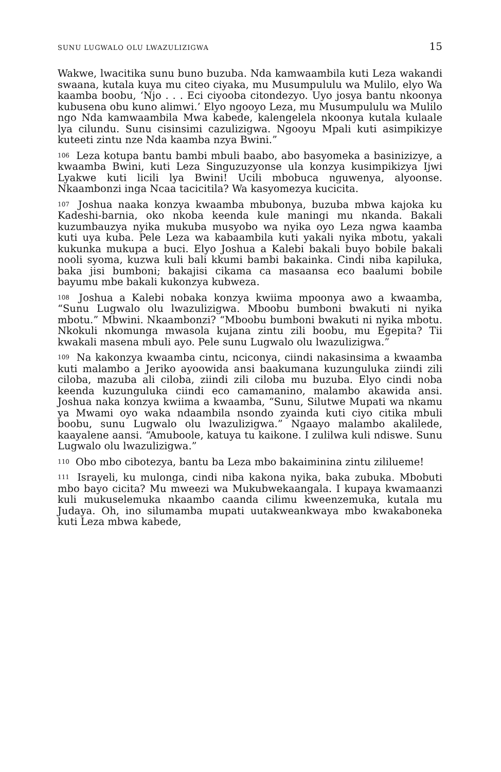SUNU LUGWALO OLU LWAZULIZIGWA 15
Wakwe, lwacitika sunu buno buzuba. Nda kamwaambila kuti Leza wakandi swaana, kutala kuya mu citeo ciyaka, mu Musumpululu wa Mulilo, elyo Wa kaamba boobu, ‘Njo . . . Eci ciyooba citondezyo. Uyo josya bantu nkoonya kubusena obu kuno alimwi.’ Elyo ngooyo Leza, mu Musumpululu wa Mulilo ngo Nda kamwaambila Mwa kabede, kalengelela nkoonya kutala kulaale lya cilundu. Sunu cisinsimi cazulizigwa. Ngooyu Mpali kuti asimpikizye kuteeti zintu nze Nda kaamba nzya Bwini.”
<sup>106</sup> Leza kotupa bantu bambi mbuli baabo, abo basyomeka a basinizizye, a kwaamba Bwini, kuti Leza Singuzuzyonse ula konzya kusimpikizya Ijwi Lyakwe kuti licili lya Bwini! Ucili mbobuca nguwenya, alyoonse. Nkaambonzi inga Ncaa tacicitila? Wa kasyomezya kucicita.
<sup>107</sup> Joshua naaka konzya kwaamba mbubonya, buzuba mbwa kajoka ku Kadeshi-barnia, oko nkoba keenda kule maningi mu nkanda. Bakali kuzumbauzya nyika mukuba musyobo wa nyika oyo Leza ngwa kaamba kuti uya kuba. Pele Leza wa kabaambila kuti yakali nyika mbotu, yakali kukunka mukupa a buci. Elyo Joshua a Kalebi bakali buyo bobile bakali nooli syoma, kuzwa kuli bali kkumi bambi bakainka. Cindi niba kapiluka, baka jisi bumboni; bakajisi cikama ca masaansa eco baalumi bobile bayumu mbe bakali kukonzya kubweza.
<sup>108</sup> Joshua a Kalebi nobaka konzya kwiima mpoonya awo a kwaamba, “Sunu Lugwalo olu lwazulizigwa. Mboobu bumboni bwakuti ni nyika mbotu.” Mbwini. Nkaambonzi? “Mboobu bumboni bwakuti ni nyika mbotu. Nkokuli nkomunga mwasola kujana zintu zili boobu, mu Egepita? Tii kwakali masena mbuli ayo. Pele sunu Lugwalo olu lwazulizigwa.”
<sup>109</sup> Na kakonzya kwaamba cintu, nciconya, ciindi nakasinsima a kwaamba kuti malambo a Jeriko ayoowida ansi baakumana kuzunguluka ziindi zili ciloba, mazuba ali ciloba, ziindi zili ciloba mu buzuba. Elyo cindi noba keenda kuzunguluka ciindi eco camamanino, malambo akawida ansi. Joshua naka konzya kwiima a kwaamba, “Sunu, Silutwe Mupati wa nkamu ya Mwami oyo waka ndaambila nsondo zyainda kuti ciyo citika mbuli boobu, sunu Lugwalo olu lwazulizigwa.” Ngaayo malambo akalilede, kaayalene aansi. “Amuboole, katuya tu kaikone. I zulilwa kuli ndiswe. Sunu Lugwalo olu lwazulizigwa.”
<sup>110</sup> Obo mbo cibotezya, bantu ba Leza mbo bakaiminina zintu zililueme!
<sup>111</sup> Israyeli, ku mulonga, cindi niba kakona nyika, baka zubuka. Mbobuti mbo bayo cicita? Mu mweezi wa Mukubwekaangala. I kupaya kwamaanzi kuli mukuselemuka nkaambo caanda cilimu kweenzemuka, kutala mu Judaya. Oh, ino silumamba mupati uutakweankwaya mbo kwakaboneka kuti Leza mbwa kabede,